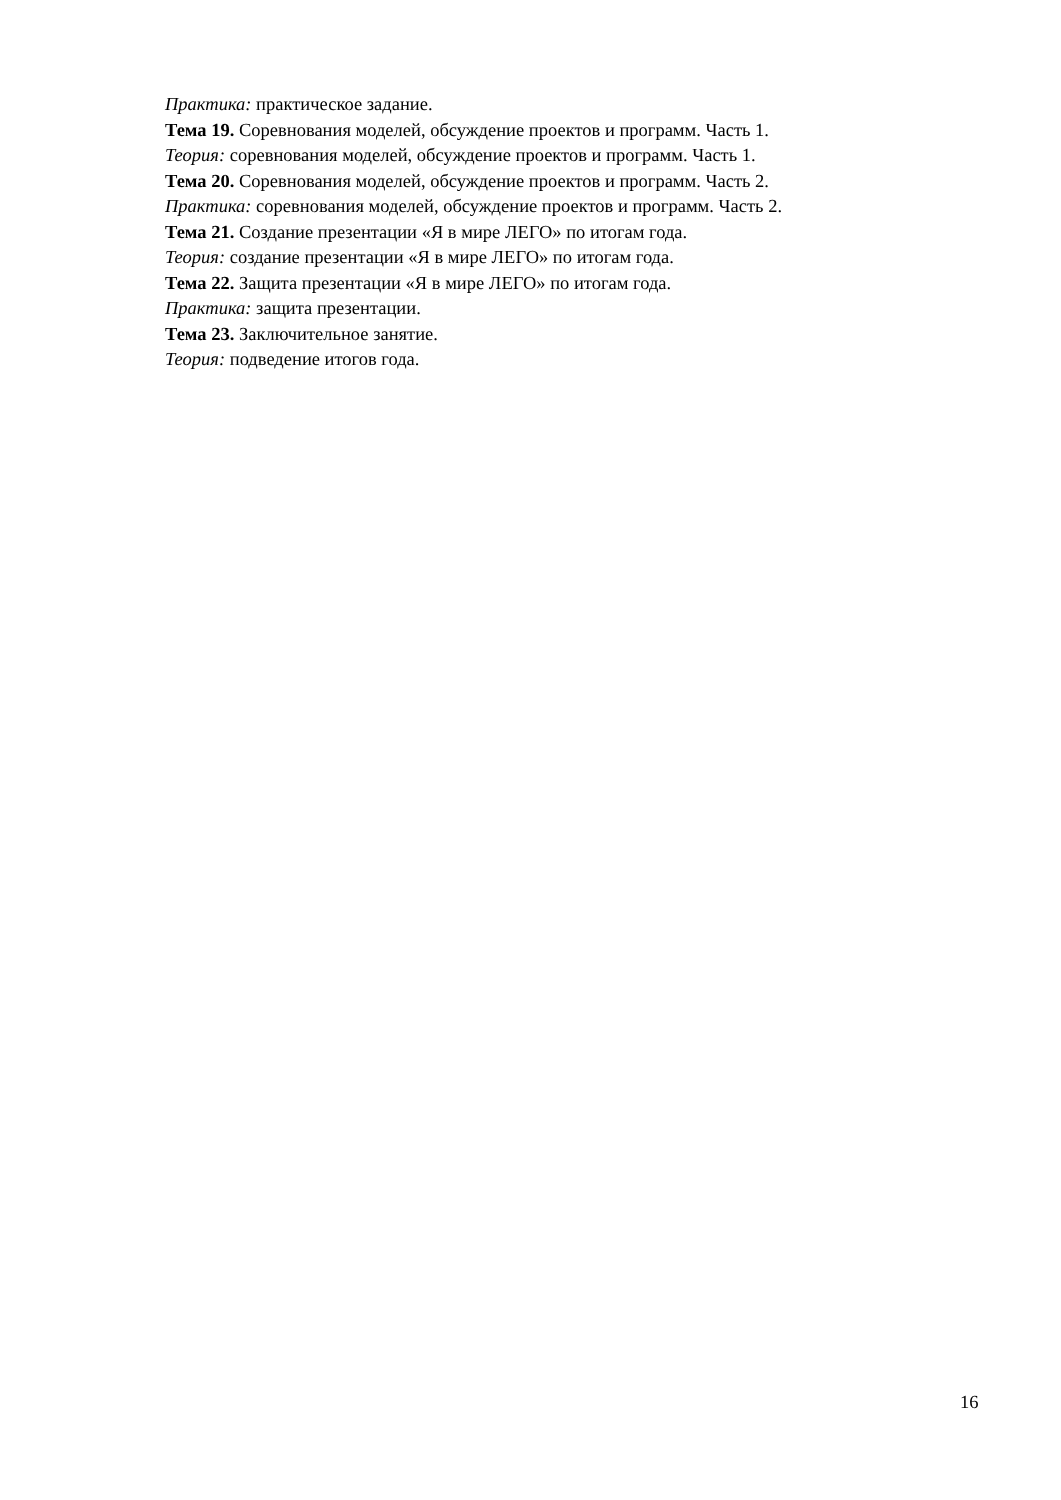Практика: практическое задание.
Тема 19. Соревнования моделей, обсуждение проектов и программ. Часть 1.
Теория: соревнования моделей, обсуждение проектов и программ. Часть 1.
Тема 20. Соревнования моделей, обсуждение проектов и программ. Часть 2.
Практика: соревнования моделей, обсуждение проектов и программ. Часть 2.
Тема 21. Создание презентации «Я в мире ЛЕГО» по итогам года.
Теория: создание презентации «Я в мире ЛЕГО» по итогам года.
Тема 22. Защита презентации «Я в мире ЛЕГО» по итогам года.
Практика: защита презентации.
Тема 23. Заключительное занятие.
Теория: подведение итогов года.
16